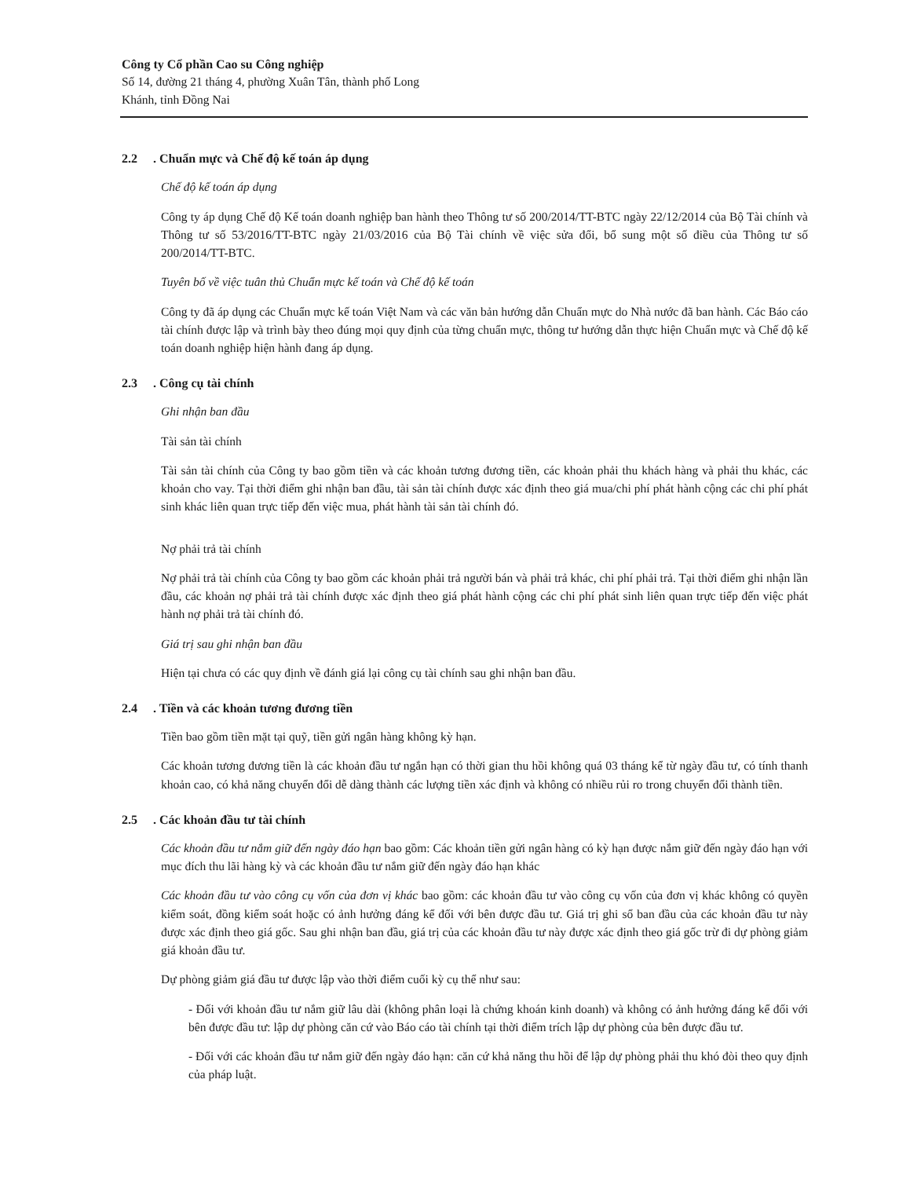Công ty Cổ phần Cao su Công nghiệp
Số 14, đường 21 tháng 4, phường Xuân Tân, thành phố Long
Khánh, tỉnh Đồng Nai
2.2. Chuẩn mực và Chế độ kế toán áp dụng
Chế độ kế toán áp dụng
Công ty áp dụng Chế độ Kế toán doanh nghiệp ban hành theo Thông tư số 200/2014/TT-BTC ngày 22/12/2014 của Bộ Tài chính và Thông tư số 53/2016/TT-BTC ngày 21/03/2016 của Bộ Tài chính về việc sửa đổi, bổ sung một số điều của Thông tư số 200/2014/TT-BTC.
Tuyên bố về việc tuân thủ Chuẩn mực kế toán và Chế độ kế toán
Công ty đã áp dụng các Chuẩn mực kế toán Việt Nam và các văn bản hướng dẫn Chuẩn mực do Nhà nước đã ban hành. Các Báo cáo tài chính được lập và trình bày theo đúng mọi quy định của từng chuẩn mực, thông tư hướng dẫn thực hiện Chuẩn mực và Chế độ kế toán doanh nghiệp hiện hành đang áp dụng.
2.3. Công cụ tài chính
Ghi nhận ban đầu
Tài sản tài chính
Tài sản tài chính của Công ty bao gồm tiền và các khoản tương đương tiền, các khoản phải thu khách hàng và phải thu khác, các khoản cho vay. Tại thời điểm ghi nhận ban đầu, tài sản tài chính được xác định theo giá mua/chi phí phát hành cộng các chi phí phát sinh khác liên quan trực tiếp đến việc mua, phát hành tài sản tài chính đó.
Nợ phải trả tài chính
Nợ phải trả tài chính của Công ty bao gồm các khoản phải trả người bán và phải trả khác, chi phí phải trả. Tại thời điểm ghi nhận lần đầu, các khoản nợ phải trả tài chính được xác định theo giá phát hành cộng các chi phí phát sinh liên quan trực tiếp đến việc phát hành nợ phải trả tài chính đó.
Giá trị sau ghi nhận ban đầu
Hiện tại chưa có các quy định về đánh giá lại công cụ tài chính sau ghi nhận ban đầu.
2.4. Tiền và các khoản tương đương tiền
Tiền bao gồm tiền mặt tại quỹ, tiền gửi ngân hàng không kỳ hạn.
Các khoản tương đương tiền là các khoản đầu tư ngắn hạn có thời gian thu hồi không quá 03 tháng kể từ ngày đầu tư, có tính thanh khoản cao, có khả năng chuyển đổi dễ dàng thành các lượng tiền xác định và không có nhiều rủi ro trong chuyển đổi thành tiền.
2.5. Các khoản đầu tư tài chính
Các khoản đầu tư nắm giữ đến ngày đáo hạn bao gồm: Các khoản tiền gửi ngân hàng có kỳ hạn được nắm giữ đến ngày đáo hạn với mục đích thu lãi hàng kỳ và các khoản đầu tư nắm giữ đến ngày đáo hạn khác
Các khoản đầu tư vào công cụ vốn của đơn vị khác bao gồm: các khoản đầu tư vào công cụ vốn của đơn vị khác không có quyền kiểm soát, đồng kiểm soát hoặc có ảnh hưởng đáng kể đối với bên được đầu tư. Giá trị ghi sổ ban đầu của các khoản đầu tư này được xác định theo giá gốc. Sau ghi nhận ban đầu, giá trị của các khoản đầu tư này được xác định theo giá gốc trừ đi dự phòng giảm giá khoản đầu tư.
Dự phòng giảm giá đầu tư được lập vào thời điểm cuối kỳ cụ thể như sau:
- Đối với khoản đầu tư nắm giữ lâu dài (không phân loại là chứng khoán kinh doanh) và không có ảnh hưởng đáng kể đối với bên được đầu tư: lập dự phòng căn cứ vào Báo cáo tài chính tại thời điểm trích lập dự phòng của bên được đầu tư.
- Đối với các khoản đầu tư nắm giữ đến ngày đáo hạn: căn cứ khả năng thu hồi để lập dự phòng phải thu khó đòi theo quy định của pháp luật.